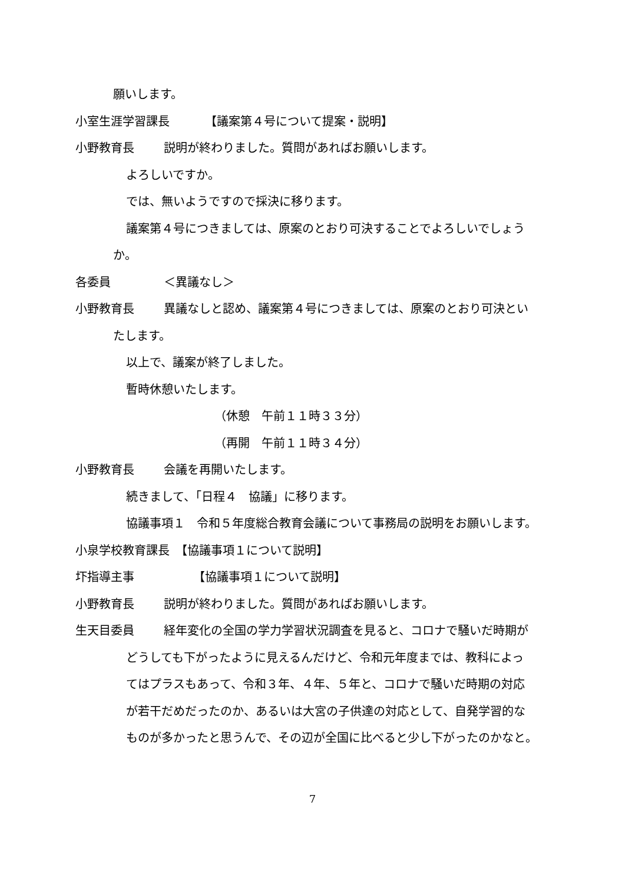願いします。
小室生涯学習課長　　　　【議案第４号について提案・説明】
小野教育長 説明が終わりました。質問があればお願いします。
よろしいですか。
では、無いようですので採決に移ります。
議案第４号につきましては、原案のとおり可決することでよろしいでしょう
か。
各委員 ＜異議なし＞
小野教育長 異議なしと認め、議案第４号につきましては、原案のとおり可決とい
たします。
以上で、議案が終了しました。
暫時休憩いたします。
（休憩　午前１１時３３分）
（再開　午前１１時３４分）
小野教育長 会議を再開いたします。
続きまして、「日程４　協議」に移ります。
協議事項１　令和５年度総合教育会議について事務局の説明をお願いします。
小泉学校教育課長　【協議事項１について説明】
圷指導主事　　　【協議事項１について説明】
小野教育長 説明が終わりました。質問があればお願いします。
生天目委員 経年変化の全国の学力学習状況調査を見ると、コロナで騒いだ時期が
どうしても下がったように見えるんだけど、令和元年度までは、教科によっ
てはプラスもあって、令和３年、４年、５年と、コロナで騒いだ時期の対応
が若干だめだったのか、あるいは大宮の子供達の対応として、自発学習的な
ものが多かったと思うんで、その辺が全国に比べると少し下がったのかなと。
7